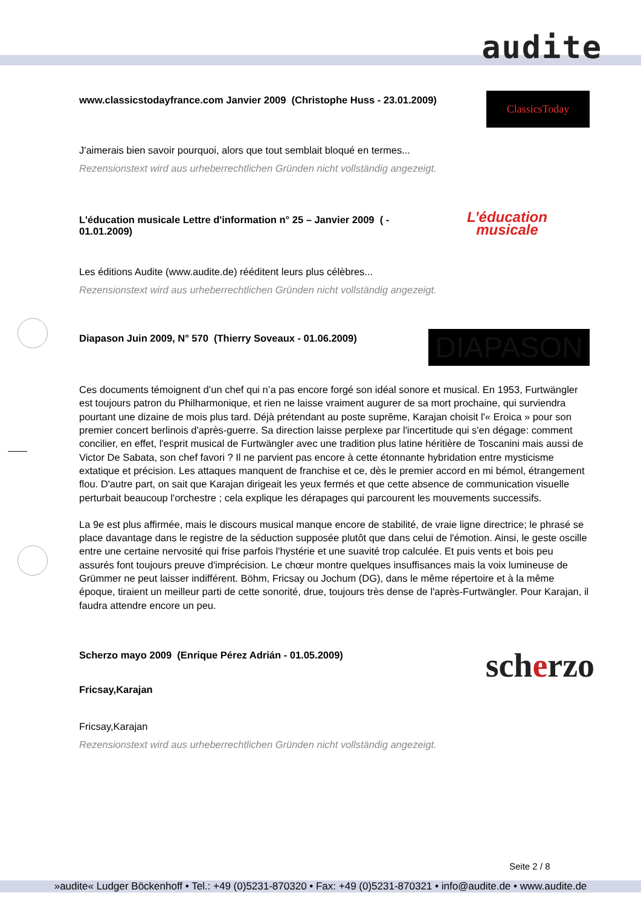audite
www.classicstodayfrance.com Janvier 2009 (Christophe Huss - 23.01.2009)
ClassicsToday
J'aimerais bien savoir pourquoi, alors que tout semblait bloqué en termes...
Rezensionstext wird aus urheberrechtlichen Gründen nicht vollständig angezeigt.
L'éducation musicale Lettre d'information n° 25 – Janvier 2009 ( - 01.01.2009)
L’éducation
musicale
Les éditions Audite (www.audite.de) rééditent leurs plus célèbres...
Rezensionstext wird aus urheberrechtlichen Gründen nicht vollständig angezeigt.
Diapason Juin 2009, N° 570 (Thierry Soveaux - 01.06.2009)
DIAPASON
Ces documents témoignent d’un chef qui n’a pas encore forgé son idéal sonore et musical. En 1953, Furtwängler est toujours patron du Philharmonique, et rien ne laisse vraiment augurer de sa mort prochaine, qui surviendra pourtant une dizaine de mois plus tard. Déjà prétendant au poste suprême, Karajan choisit l'« Eroica » pour son premier concert berlinois d'après-guerre. Sa direction laisse perplexe par l'incertitude qui s'en dégage: comment concilier, en effet, l'esprit musical de Furtwängler avec une tradition plus latine héritière de Toscanini mais aussi de Victor De Sabata, son chef favori ? Il ne parvient pas encore à cette étonnante hybridation entre mysticisme extatique et précision. Les attaques manquent de franchise et ce, dès le premier accord en mi bémol, étrangement flou. D'autre part, on sait que Karajan dirigeait les yeux fermés et que cette absence de communication visuelle perturbait beaucoup l'orchestre ; cela explique les dérapages qui parcourent les mouvements successifs.
La 9e est plus affirmée, mais le discours musical manque encore de stabilité, de vraie ligne directrice; le phrasé se place davantage dans le registre de la séduction supposée plutôt que dans celui de l'émotion. Ainsi, le geste oscille entre une certaine nervosité qui frise parfois l'hystérie et une suavité trop calculée. Et puis vents et bois peu assurés font toujours preuve d'imprécision. Le chœur montre quelques insuffisances mais la voix lumineuse de Grümmer ne peut laisser indifférent. Böhm, Fricsay ou Jochum (DG), dans le même répertoire et à la même époque, tiraient un meilleur parti de cette sonorité, drue, toujours très dense de l'après-Furtwängler. Pour Karajan, il faudra attendre encore un peu.
Scherzo mayo 2009 (Enrique Pérez Adrián - 01.05.2009)
Fricsay,Karajan
scherzo
Fricsay,Karajan
Rezensionstext wird aus urheberrechtlichen Gründen nicht vollständig angezeigt.
Seite 2 / 8
»audite« Ludger Böckenhoff • Tel.: +49 (0)5231-870320 • Fax: +49 (0)5231-870321 • info@audite.de • www.audite.de